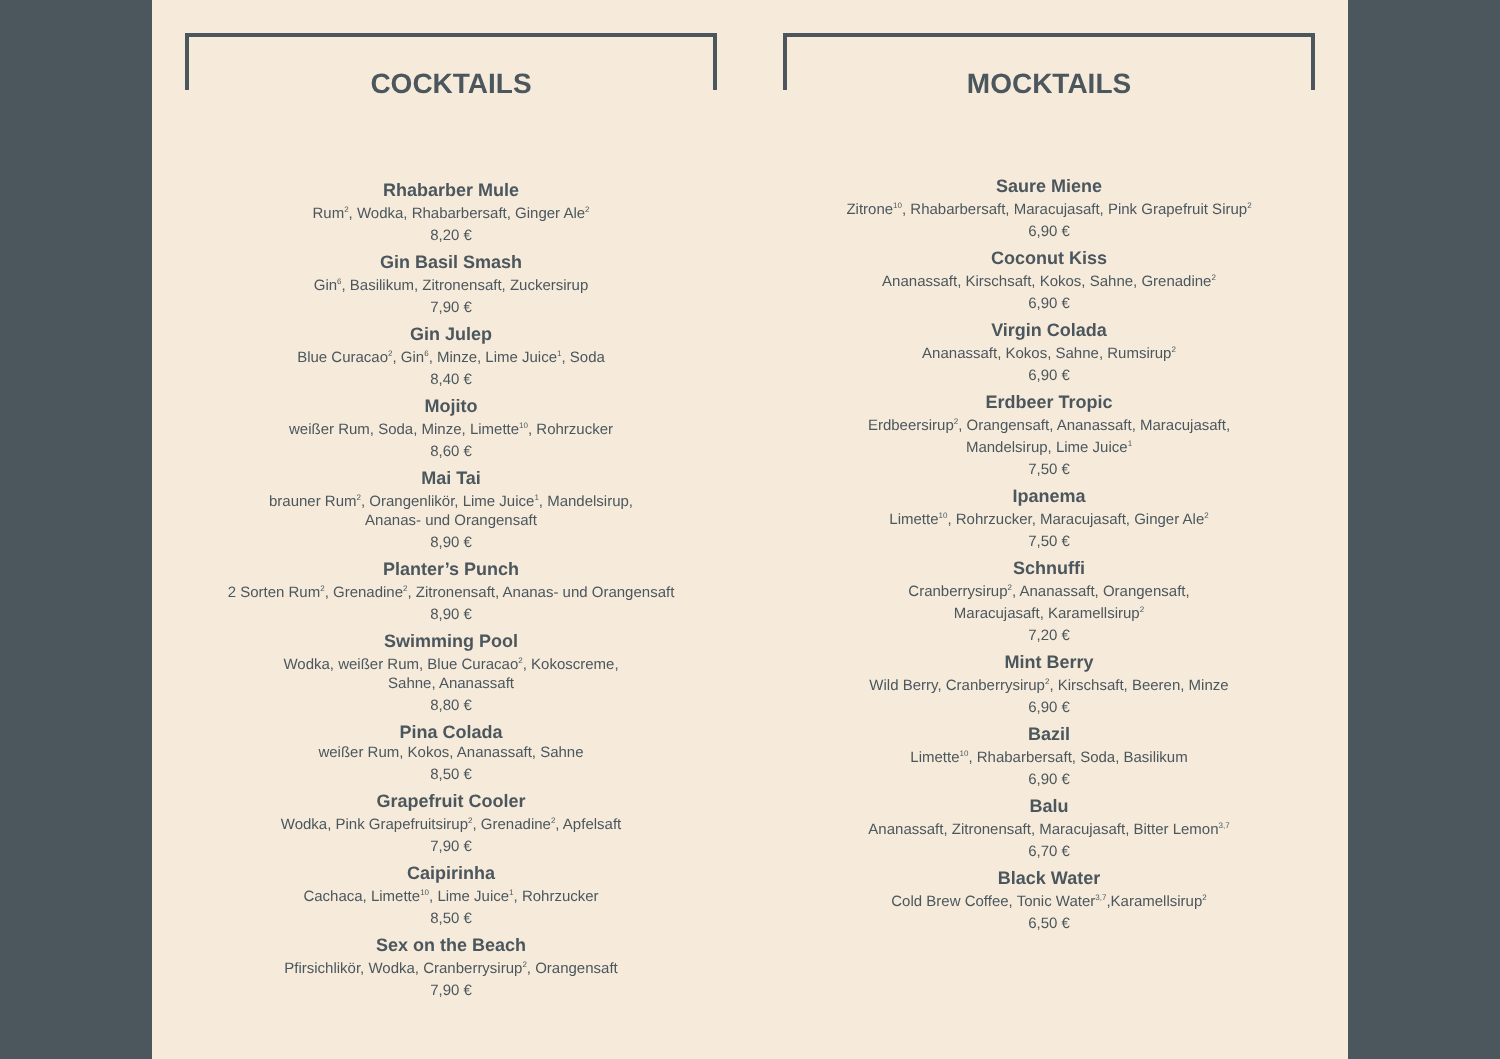COCKTAILS
Rhabarber Mule
Rum<sup>2</sup>, Wodka, Rhabarbersaft, Ginger Ale<sup>2</sup>
8,20 €
Gin Basil Smash
Gin<sup>6</sup>, Basilikum, Zitronensaft, Zuckersirup
7,90 €
Gin Julep
Blue Curacao<sup>2</sup>, Gin<sup>6</sup>, Minze, Lime Juice<sup>1</sup>, Soda
8,40 €
Mojito
weißer Rum, Soda, Minze, Limette<sup>10</sup>, Rohrzucker
8,60 €
Mai Tai
brauner Rum<sup>2</sup>, Orangenlikör, Lime Juice<sup>1</sup>, Mandelsirup,
Ananas- und Orangensaft
8,90 €
Planter’s Punch
2 Sorten Rum<sup>2</sup>, Grenadine<sup>2</sup>, Zitronensaft, Ananas- und Orangensaft
8,90 €
Swimming Pool
Wodka, weißer Rum, Blue Curacao<sup>2</sup>, Kokoscreme,
Sahne, Ananassaft
8,80 €
Pina Colada
weißer Rum, Kokos, Ananassaft, Sahne
8,50 €
Grapefruit Cooler
Wodka, Pink Grapefruitsirup<sup>2</sup>, Grenadine<sup>2</sup>, Apfelsaft
7,90 €
Caipirinha
Cachaca, Limette<sup>10</sup>, Lime Juice<sup>1</sup>, Rohrzucker
8,50 €
Sex on the Beach
Pfirsichlikör, Wodka, Cranberrysirup<sup>2</sup>, Orangensaft
7,90 €
MOCKTAILS
Saure Miene
Zitrone<sup>10</sup>, Rhabarbersaft, Maracujasaft, Pink Grapefruit Sirup<sup>2</sup>
6,90 €
Coconut Kiss
Ananassaft, Kirschsaft, Kokos, Sahne, Grenadine<sup>2</sup>
6,90 €
Virgin Colada
Ananassaft, Kokos, Sahne, Rumsirup<sup>2</sup>
6,90 €
Erdbeer Tropic
Erdbeersirup<sup>2</sup>, Orangensaft, Ananassaft, Maracujasaft,
Mandelsirup, Lime Juice<sup>1</sup>
7,50 €
Ipanema
Limette<sup>10</sup>, Rohrzucker, Maracujasaft, Ginger Ale<sup>2</sup>
7,50 €
Schnuffi
Cranberrysirup<sup>2</sup>, Ananassaft, Orangensaft,
Maracujasaft, Karamellsirup<sup>2</sup>
7,20 €
Mint Berry
Wild Berry, Cranberrysirup<sup>2</sup>, Kirschsaft, Beeren, Minze
6,90 €
Bazil
Limette<sup>10</sup>, Rhabarbersaft, Soda, Basilikum
6,90 €
Balu
Ananassaft, Zitronensaft, Maracujasaft, Bitter Lemon<sup>3,7</sup>
6,70 €
Black Water
Cold Brew Coffee, Tonic Water<sup>3,7</sup>,Karamellsirup<sup>2</sup>
6,50 €